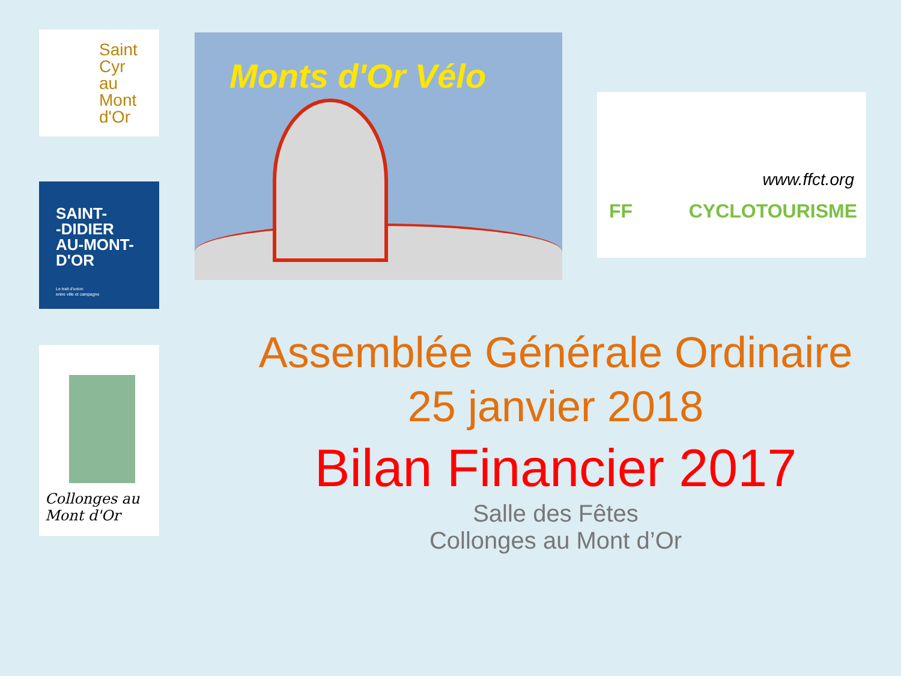Saint
Cyr
au
Mont
d'Or
SAINT-
-DIDIER
AU-MONT-
D'OR
Le trait d'union
entre ville et campagne
Collonges au Mont d'Or
Monts d'Or Vélo
www.ffct.org
FF CYCLOTOURISME
Assemblée Générale Ordinaire
25 janvier 2018
Bilan Financier 2017
Salle des Fêtes
Collonges au Mont d’Or